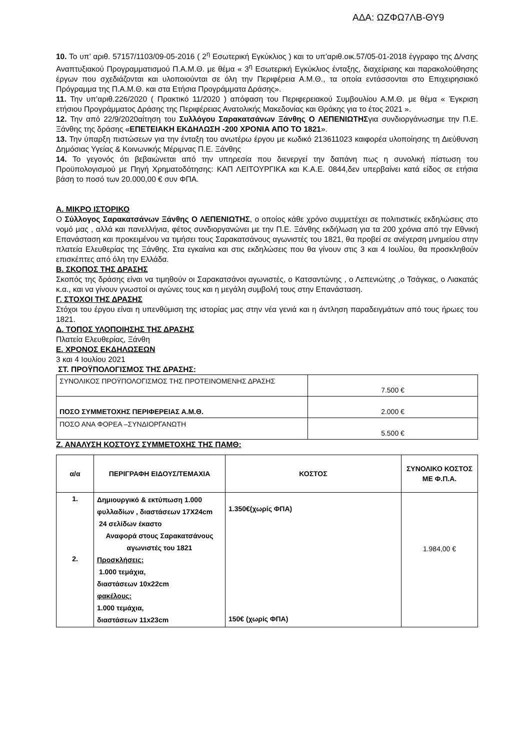ΑΔΑ: ΩΖΦΩ7ΛΒ-ΘΥ9
10. Το υπ’ αριθ. 57157/1103/09-05-2016 ( 2<sup>η</sup> Εσωτερική Εγκύκλιος ) και το υπ’αριθ.οικ.57/05-01-2018 έγγραφο της Δ/νσης Αναπτυξιακού Προγραμματισμού Π.Α.Μ.Θ. με θέμα « 3<sup>η</sup> Εσωτερική Εγκύκλιος ένταξης, διαχείρισης και παρακολούθησης έργων που σχεδιάζονται και υλοποιούνται σε όλη την Περιφέρεια Α.Μ.Θ., τα οποία εντάσσονται στο Επιχειρησιακό Πρόγραμμα της Π.Α.Μ.Θ. και στα Ετήσια Προγράμματα Δράσης».
11. Την υπ’αριθ.226/2020 ( Πρακτικό 11/2020 ) απόφαση του Περιφερειακού Συμβουλίου Α.Μ.Θ. με θέμα « Έγκριση ετήσιου Προγράμματος Δράσης της Περιφέρειας Ανατολικής Μακεδονίας και Θράκης για το έτος 2021 ».
12. Την από 22/9/2020αίτηση του Συλλόγου Σαρακατσάνων Ξάνθης Ο ΛΕΠΕΝΙΩΤΗΣγια συνδιοργάνωσημε την Π.Ε. Ξάνθης της δράσης «ΕΠΕΤΕΙΑΚΗ ΕΚΔΗΛΩΣΗ -200 ΧΡΟΝΙΑ ΑΠΟ ΤΟ 1821».
13. Την ύπαρξη πιστώσεων για την ένταξη του ανωτέρω έργου με κωδικό 213611023 καιφορέα υλοποίησης τη Διεύθυνση Δημόσιας Υγείας & Κοινωνικής Μέριμνας Π.Ε. Ξάνθης
14. Το γεγονός ότι βεβαιώνεται από την υπηρεσία που διενεργεί την δαπάνη πως η συνολική πίστωση του Προϋπολογισμού με Πηγή Χρηματοδότησης: ΚΑΠ ΛΕΙΤΟΥΡΓΙΚΑ και Κ.Α.Ε. 0844,δεν υπερβαίνει κατά είδος σε ετήσια βάση το ποσό των 20.000,00 € συν ΦΠΑ.
Α. ΜΙΚΡΟ ΙΣΤΟΡΙΚΟ
Ο Σύλλογος Σαρακατσάνων Ξάνθης Ο ΛΕΠΕΝΙΩΤΗΣ, ο οποίος κάθε χρόνο συμμετέχει σε πολιτιστικές εκδηλώσεις στο νομό μας , αλλά και πανελλήνια, φέτος συνδιοργανώνει με την Π.Ε. Ξάνθης εκδήλωση για τα 200 χρόνια από την Εθνική Επανάσταση και προκειμένου να τιμήσει τους Σαρακατσάνους αγωνιστές του 1821, θα προβεί σε ανέγερση μνημείου στην πλατεία Ελευθερίας της Ξάνθης. Στα εγκαίνια και στις εκδηλώσεις που θα γίνουν στις 3 και 4 Ιουλίου, θα προσκληθούν επισκέπτες από όλη την Ελλάδα.
Β. ΣΚΟΠΟΣ ΤΗΣ ΔΡΑΣΗΣ
Σκοπός της δράσης είναι να τιμηθούν οι Σαρακατσάνοι αγωνιστές, ο Κατσαντώνης , ο Λεπενιώτης ,ο Τσάγκας, ο Λιακατάς κ.α., και να γίνουν γνωστοί οι αγώνες τους και η μεγάλη συμβολή τους στην Επανάσταση.
Γ. ΣΤΟΧΟΙ ΤΗΣ ΔΡΑΣΗΣ
Στόχοι του έργου είναι η υπενθύμιση της ιστορίας μας στην νέα γενιά και η άντληση παραδειγμάτων από τους ήρωες του 1821.
Δ. ΤΟΠΟΣ ΥΛΟΠΟΙΗΣΗΣ ΤΗΣ ΔΡΑΣΗΣ
Πλατεία Ελευθερίας, Ξάνθη
Ε. ΧΡΟΝΟΣ ΕΚΔΗΛΩΣΕΩΝ
3 και 4 Ιουλίου 2021
ΣΤ. ΠΡΟΫΠΟΛΟΓΙΣΜΟΣ ΤΗΣ ΔΡΑΣΗΣ:
| ΣΥΝΟΛΙΚΟΣ ΠΡΟΫΠΟΛΟΓΙΣΜΟΣ ΤΗΣ ΠΡΟΤΕΙΝΟΜΕΝΗΣ ΔΡΑΣΗΣ | 7.500 € |
| ΠΟΣΟ ΣΥΜΜΕΤΟΧΗΣ ΠΕΡΙΦΕΡΕΙΑΣ Α.Μ.Θ. | 2.000 € |
| ΠΟΣΟ ΑΝΑ ΦΟΡΕΑ –ΣΥΝΔΙΟΡΓΑΝΩΤΗ | 5.500 € |
Ζ. ΑΝΑΛΥΣΗ ΚΟΣΤΟΥΣ ΣΥΜΜΕΤΟΧΗΣ ΤΗΣ ΠΑΜΘ:
| α/α | ΠΕΡΙΓΡΑΦΗ ΕΙΔΟΥΣ/ΤΕΜΑΧΙΑ | ΚΟΣΤΟΣ | ΣΥΝΟΛΙΚΟ ΚΟΣΤΟΣ ΜΕ Φ.Π.Α. |
| --- | --- | --- | --- |
| 1. 2. | Δημιουργικό & εκτύπωση 1.000 φυλλαδίων , διαστάσεων 17Χ24cm 24 σελίδων έκαστο Αναφορά στους Σαρακατσάνους αγωνιστές του 1821 Προσκλήσεις: 1.000 τεμάχια, διαστάσεων 10x22cm φακέλους: 1.000 τεμάχια, διαστάσεων 11x23cm | 1.350€(χωρίς ΦΠΑ) 150€ (χωρίς ΦΠΑ) | 1.984,00 € |